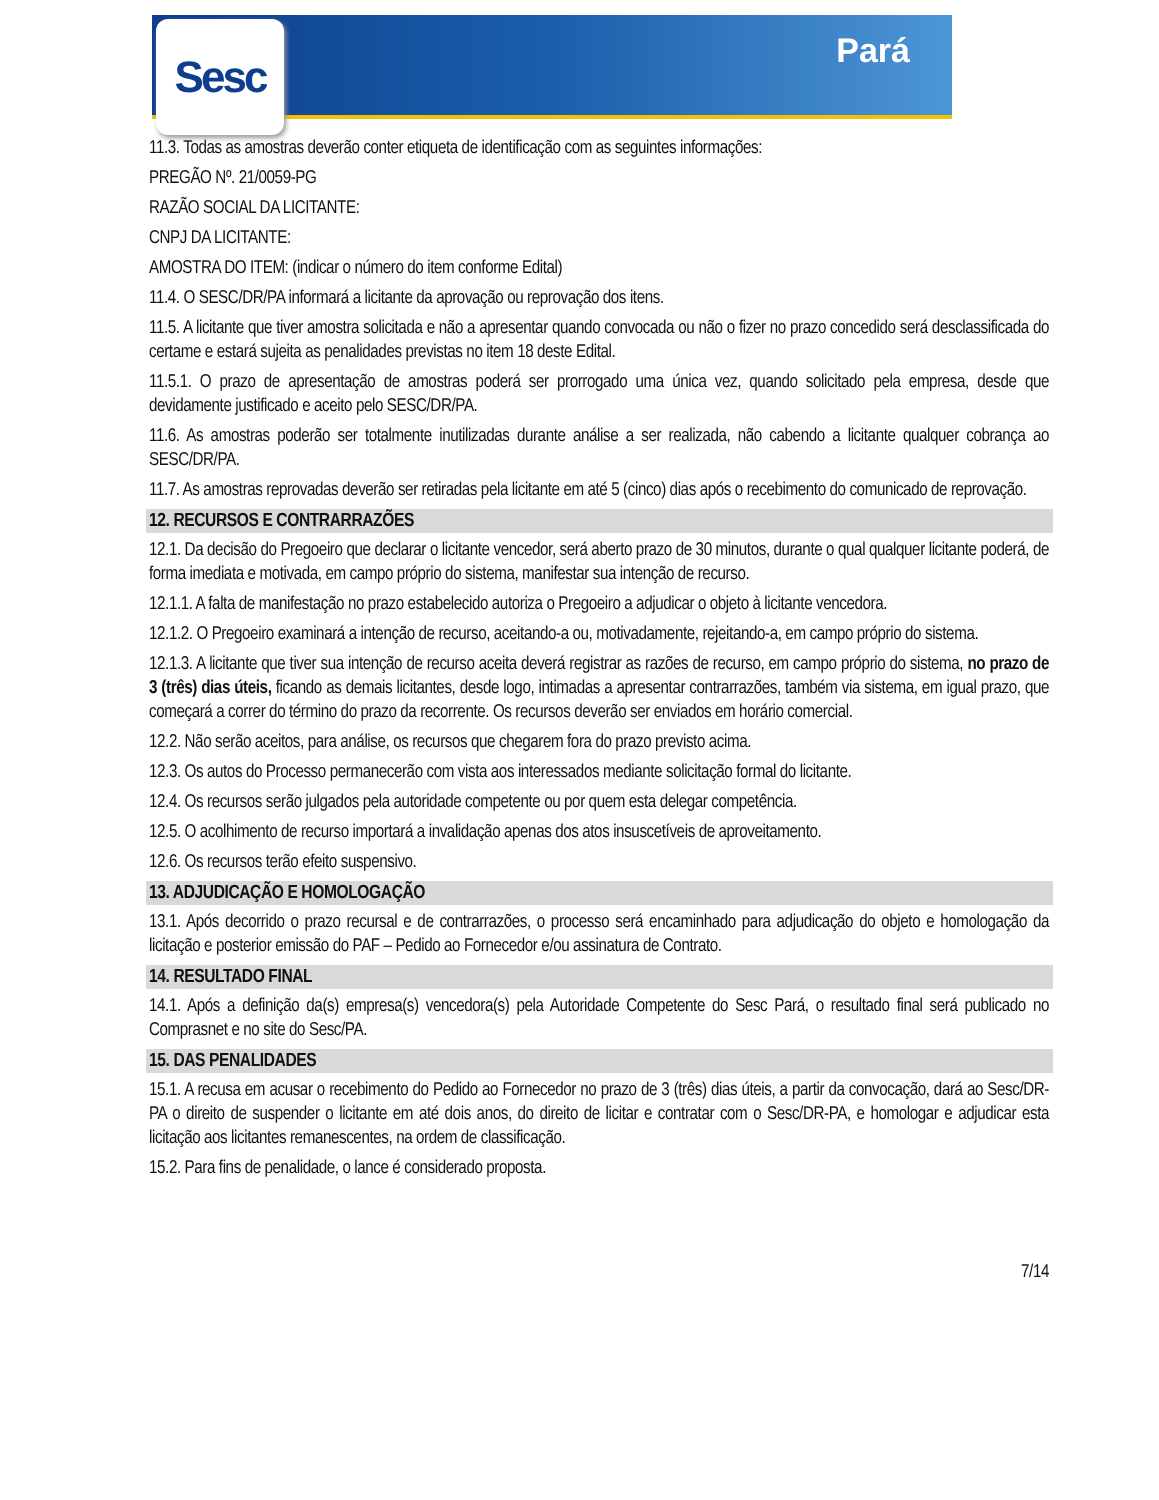Sesc Pará
11.3. Todas as amostras deverão conter etiqueta de identificação com as seguintes informações:
PREGÃO Nº. 21/0059-PG
RAZÃO SOCIAL DA LICITANTE:
CNPJ DA LICITANTE:
AMOSTRA DO ITEM: (indicar o número do item conforme Edital)
11.4. O SESC/DR/PA informará a licitante da aprovação ou reprovação dos itens.
11.5. A licitante que tiver amostra solicitada e não a apresentar quando convocada ou não o fizer no prazo concedido será desclassificada do certame e estará sujeita as penalidades previstas no item 18 deste Edital.
11.5.1. O prazo de apresentação de amostras poderá ser prorrogado uma única vez, quando solicitado pela empresa, desde que devidamente justificado e aceito pelo SESC/DR/PA.
11.6. As amostras poderão ser totalmente inutilizadas durante análise a ser realizada, não cabendo a licitante qualquer cobrança ao SESC/DR/PA.
11.7. As amostras reprovadas deverão ser retiradas pela licitante em até 5 (cinco) dias após o recebimento do comunicado de reprovação.
12. RECURSOS E CONTRARRAZÕES
12.1. Da decisão do Pregoeiro que declarar o licitante vencedor, será aberto prazo de 30 minutos, durante o qual qualquer licitante poderá, de forma imediata e motivada, em campo próprio do sistema, manifestar sua intenção de recurso.
12.1.1. A falta de manifestação no prazo estabelecido autoriza o Pregoeiro a adjudicar o objeto à licitante vencedora.
12.1.2. O Pregoeiro examinará a intenção de recurso, aceitando-a ou, motivadamente, rejeitando-a, em campo próprio do sistema.
12.1.3. A licitante que tiver sua intenção de recurso aceita deverá registrar as razões de recurso, em campo próprio do sistema, no prazo de 3 (três) dias úteis, ficando as demais licitantes, desde logo, intimadas a apresentar contrarrazões, também via sistema, em igual prazo, que começará a correr do término do prazo da recorrente. Os recursos deverão ser enviados em horário comercial.
12.2. Não serão aceitos, para análise, os recursos que chegarem fora do prazo previsto acima.
12.3. Os autos do Processo permanecerão com vista aos interessados mediante solicitação formal do licitante.
12.4. Os recursos serão julgados pela autoridade competente ou por quem esta delegar competência.
12.5. O acolhimento de recurso importará a invalidação apenas dos atos insuscetíveis de aproveitamento.
12.6. Os recursos terão efeito suspensivo.
13. ADJUDICAÇÃO E HOMOLOGAÇÃO
13.1. Após decorrido o prazo recursal e de contrarrazões, o processo será encaminhado para adjudicação do objeto e homologação da licitação e posterior emissão do PAF – Pedido ao Fornecedor e/ou assinatura de Contrato.
14. RESULTADO FINAL
14.1. Após a definição da(s) empresa(s) vencedora(s) pela Autoridade Competente do Sesc Pará, o resultado final será publicado no Comprasnet e no site do Sesc/PA.
15. DAS PENALIDADES
15.1. A recusa em acusar o recebimento do Pedido ao Fornecedor no prazo de 3 (três) dias úteis, a partir da convocação, dará ao Sesc/DR-PA o direito de suspender o licitante em até dois anos, do direito de licitar e contratar com o Sesc/DR-PA, e homologar e adjudicar esta licitação aos licitantes remanescentes, na ordem de classificação.
15.2. Para fins de penalidade, o lance é considerado proposta.
7/14